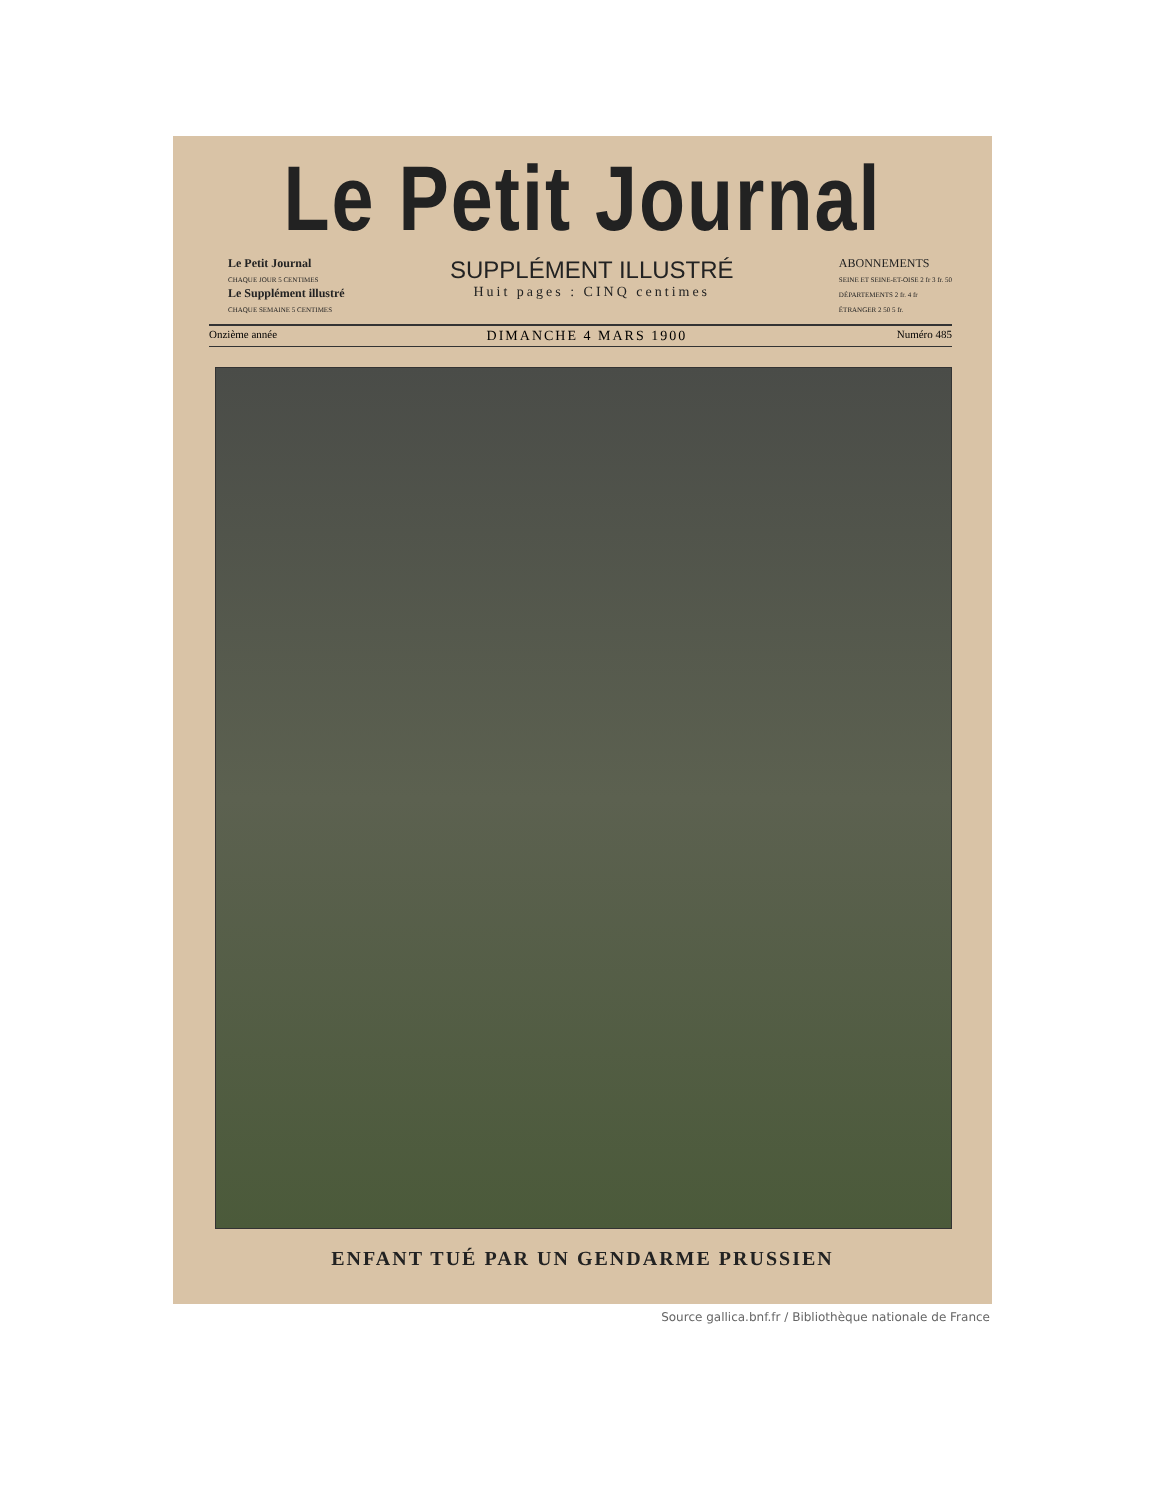Le Petit Journal
Le Petit Journal
CHAQUE JOUR 5 CENTIMES
Le Supplément illustré
CHAQUE SEMAINE 5 CENTIMES
SUPPLÉMENT ILLUSTRÉ
Huit pages : CINQ centimes
ABONNEMENTS
SEINE ET SEINE-ET-OISE 2 fr 3 fr. 50
DÉPARTEMENTS 2 fr. 4 fr
ÉTRANGER 2 50 5 fr.
Onzième année DIMANCHE 4 MARS 1900 Numéro 485
ENFANT TUÉ PAR UN GENDARME PRUSSIEN
Source gallica.bnf.fr / Bibliothèque nationale de France